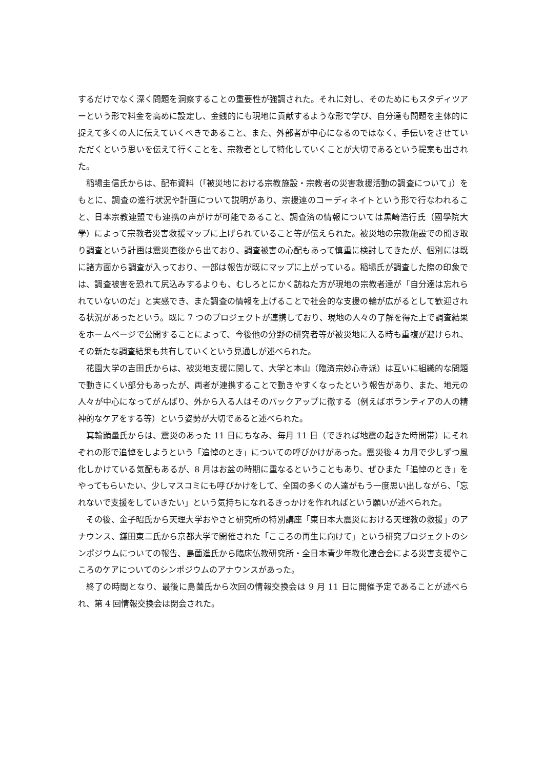するだけでなく深く問題を洞察することの重要性が強調された。それに対し、そのためにもスタディツアーという形で料金を高めに設定し、金銭的にも現地に貢献するような形で学び、自分達も問題を主体的に捉えて多くの人に伝えていくべきであること、また、外部者が中心になるのではなく、手伝いをさせていただくという思いを伝えて行くことを、宗教者として特化していくことが大切であるという提案も出された。
稲場圭信氏からは、配布資料（「被災地における宗教施設・宗教者の災害救援活動の調査について」）をもとに、調査の進行状況や計画について説明があり、宗援連のコーディネイトという形で行なわれること、日本宗教連盟でも連携の声がけが可能であること、調査済の情報については黒崎浩行氏（國學院大學）によって宗教者災害救援マップに上げられていること等が伝えられた。被災地の宗教施設での聞き取り調査という計画は震災直後から出ており、調査被害の心配もあって慎重に検討してきたが、個別には既に諸方面から調査が入っており、一部は報告が既にマップに上がっている。稲場氏が調査した際の印象では、調査被害を恐れて尻込みするよりも、むしろとにかく訪ねた方が現地の宗教者達が「自分達は忘れられていないのだ」と実感でき、また調査の情報を上げることで社会的な支援の輪が広がるとして歓迎される状況があったという。既に 7 つのプロジェクトが連携しており、現地の人々の了解を得た上で調査結果をホームページで公開することによって、今後他の分野の研究者等が被災地に入る時も重複が避けられ、その新たな調査結果も共有していくという見通しが述べられた。
花園大学の吉田氏からは、被災地支援に関して、大学と本山（臨済宗妙心寺派）は互いに組織的な問題で動きにくい部分もあったが、両者が連携することで動きやすくなったという報告があり、また、地元の人々が中心になってがんばり、外から入る人はそのバックアップに徹する（例えばボランティアの人の精神的なケアをする等）という姿勢が大切であると述べられた。
箕輪顕量氏からは、震災のあった 11 日にちなみ、毎月 11 日（できれば地震の起きた時間帯）にそれぞれの形で追悼をしようという「追悼のとき」についての呼びかけがあった。震災後 4 カ月で少しずつ風化しかけている気配もあるが、8 月はお盆の時期に重なるということもあり、ぜひまた「追悼のとき」をやってもらいたい、少しマスコミにも呼びかけをして、全国の多くの人達がもう一度思い出しながら、「忘れないで支援をしていきたい」という気持ちになれるきっかけを作れればという願いが述べられた。
その後、金子昭氏から天理大学おやさと研究所の特別講座「東日本大震災における天理教の救援」のアナウンス、鎌田東二氏から京都大学で開催された「こころの再生に向けて」という研究プロジェクトのシンポジウムについての報告、島薗進氏から臨床仏教研究所・全日本青少年教化連合会による災害支援やこころのケアについてのシンポジウムのアナウンスがあった。
終了の時間となり、最後に島薗氏から次回の情報交換会は 9 月 11 日に開催予定であることが述べられ、第 4 回情報交換会は閉会された。